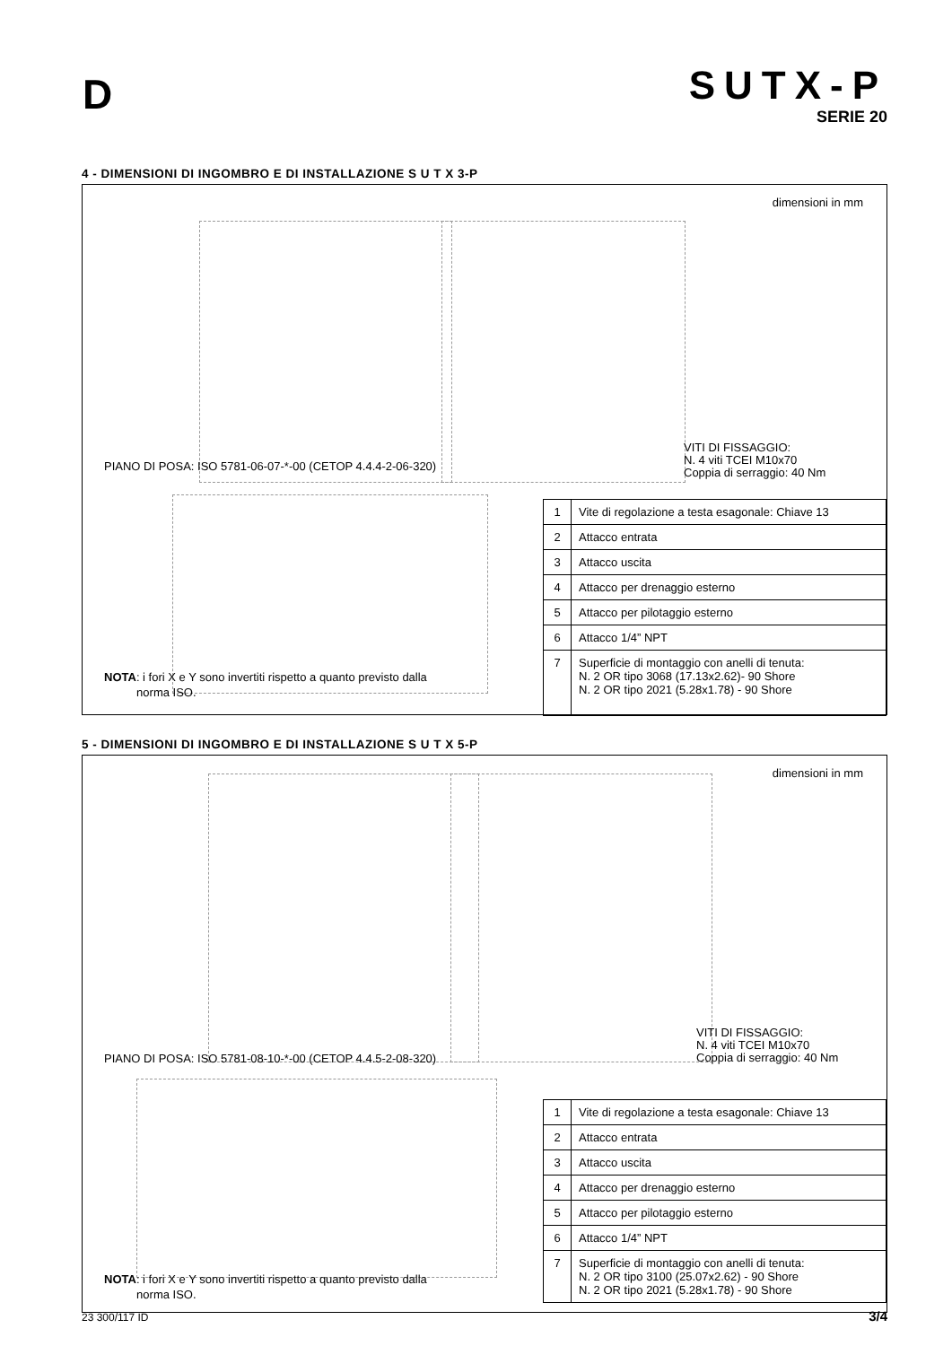D
SUTX-P
SERIE 20
4 - DIMENSIONI DI INGOMBRO E DI INSTALLAZIONE S U T X 3-P
dimensioni in mm
PIANO DI POSA: ISO 5781-06-07-*-00 (CETOP 4.4.4-2-06-320)
VITI DI FISSAGGIO:
N. 4 viti TCEI M10x70
Coppia di serraggio: 40 Nm
NOTA: i fori X e Y sono invertiti rispetto a quanto previsto dalla
norma ISO.
| 1 | Vite di regolazione a testa esagonale: Chiave 13 |
| 2 | Attacco entrata |
| 3 | Attacco uscita |
| 4 | Attacco per drenaggio esterno |
| 5 | Attacco per pilotaggio esterno |
| 6 | Attacco 1/4” NPT |
| 7 | Superficie di montaggio con anelli di tenuta: N. 2 OR tipo 3068 (17.13x2.62)- 90 Shore N. 2 OR tipo 2021 (5.28x1.78) - 90 Shore |
5 - DIMENSIONI DI INGOMBRO E DI INSTALLAZIONE S U T X 5-P
dimensioni in mm
PIANO DI POSA: ISO 5781-08-10-*-00 (CETOP 4.4.5-2-08-320)
VITI DI FISSAGGIO:
N. 4 viti TCEI M10x70
Coppia di serraggio: 40 Nm
NOTA: i fori X e Y sono invertiti rispetto a quanto previsto dalla
norma ISO.
| 1 | Vite di regolazione a testa esagonale: Chiave 13 |
| 2 | Attacco entrata |
| 3 | Attacco uscita |
| 4 | Attacco per drenaggio esterno |
| 5 | Attacco per pilotaggio esterno |
| 6 | Attacco 1/4” NPT |
| 7 | Superficie di montaggio con anelli di tenuta: N. 2 OR tipo 3100 (25.07x2.62) - 90 Shore N. 2 OR tipo 2021 (5.28x1.78) - 90 Shore |
23 300/117 ID 3/4